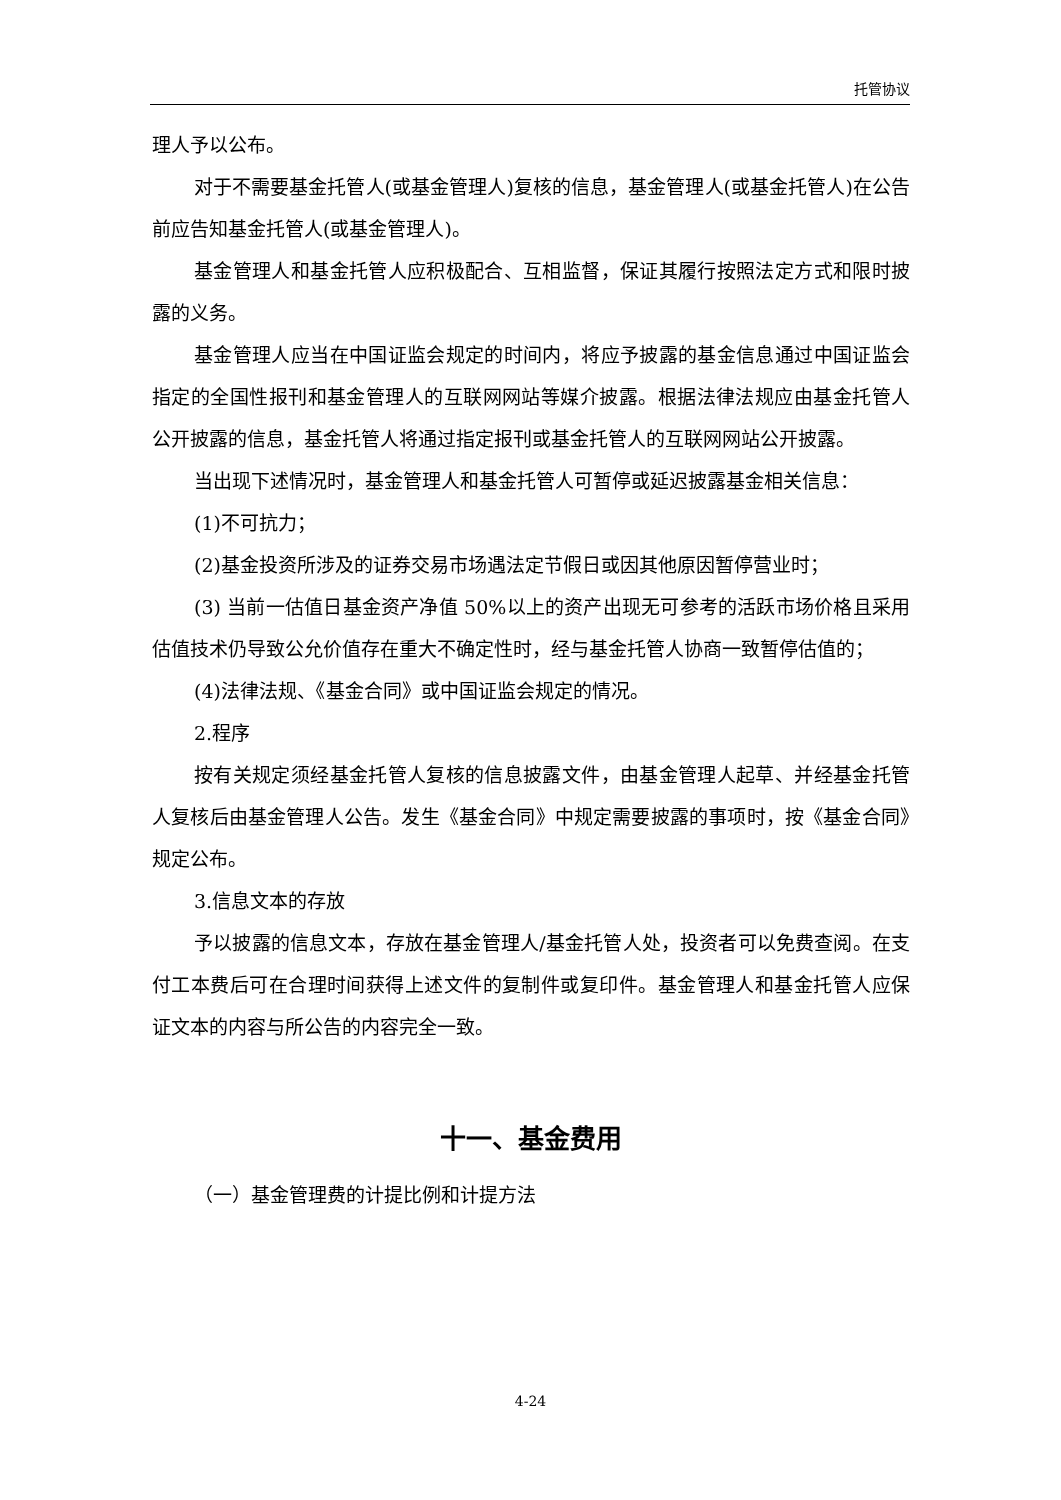托管协议
理人予以公布。
对于不需要基金托管人(或基金管理人)复核的信息，基金管理人(或基金托管人)在公告前应告知基金托管人(或基金管理人)。
基金管理人和基金托管人应积极配合、互相监督，保证其履行按照法定方式和限时披露的义务。
基金管理人应当在中国证监会规定的时间内，将应予披露的基金信息通过中国证监会指定的全国性报刊和基金管理人的互联网网站等媒介披露。根据法律法规应由基金托管人公开披露的信息，基金托管人将通过指定报刊或基金托管人的互联网网站公开披露。
当出现下述情况时，基金管理人和基金托管人可暂停或延迟披露基金相关信息：
(1)不可抗力；
(2)基金投资所涉及的证券交易市场遇法定节假日或因其他原因暂停营业时；
(3) 当前一估值日基金资产净值 50%以上的资产出现无可参考的活跃市场价格且采用估值技术仍导致公允价值存在重大不确定性时，经与基金托管人协商一致暂停估值的；
(4)法律法规、《基金合同》或中国证监会规定的情况。
2.程序
按有关规定须经基金托管人复核的信息披露文件，由基金管理人起草、并经基金托管人复核后由基金管理人公告。发生《基金合同》中规定需要披露的事项时，按《基金合同》规定公布。
3.信息文本的存放
予以披露的信息文本，存放在基金管理人/基金托管人处，投资者可以免费查阅。在支付工本费后可在合理时间获得上述文件的复制件或复印件。基金管理人和基金托管人应保证文本的内容与所公告的内容完全一致。
十一、基金费用
（一）基金管理费的计提比例和计提方法
4-24